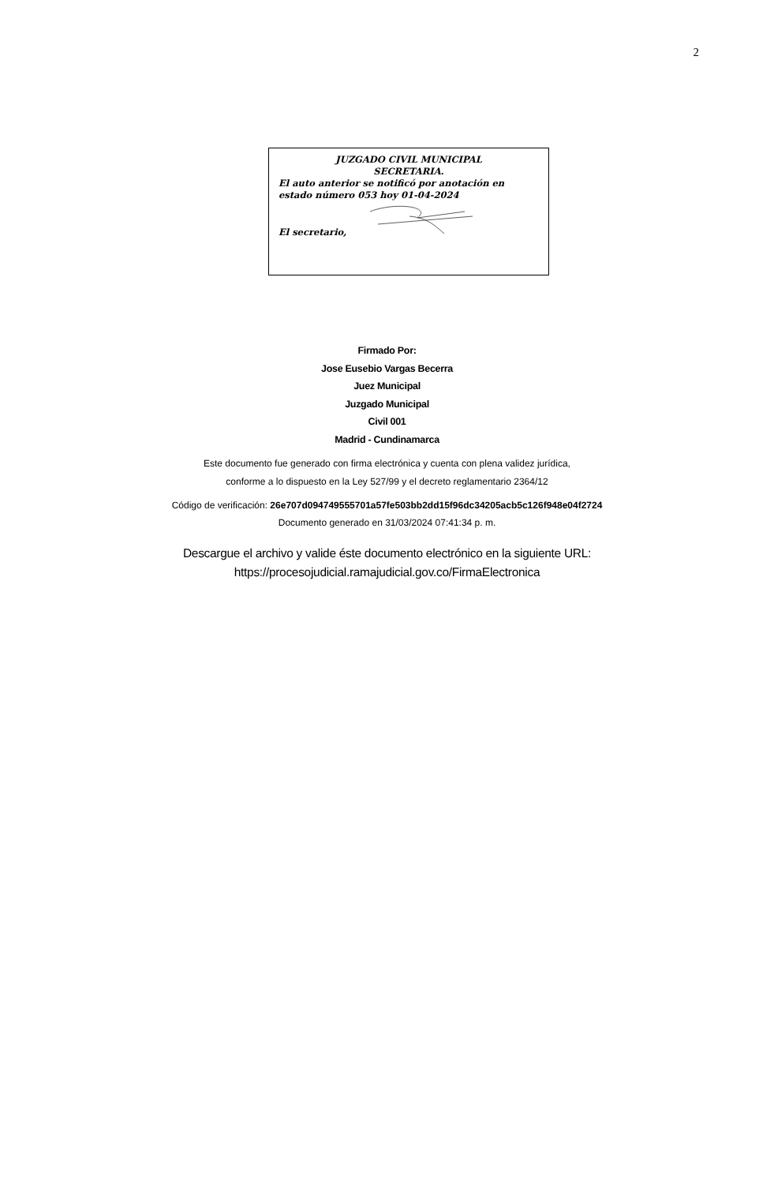2
JUZGADO CIVIL MUNICIPAL
SECRETARIA.
El auto anterior se notificó por anotación en estado número 053 hoy 01-04-2024
El secretario,
Firmado Por:
Jose Eusebio Vargas Becerra
Juez Municipal
Juzgado Municipal
Civil 001
Madrid - Cundinamarca
Este documento fue generado con firma electrónica y cuenta con plena validez jurídica,
conforme a lo dispuesto en la Ley 527/99 y el decreto reglamentario 2364/12
Código de verificación: 26e707d094749555701a57fe503bb2dd15f96dc34205acb5c126f948e04f2724
Documento generado en 31/03/2024 07:41:34 p. m.
Descargue el archivo y valide éste documento electrónico en la siguiente URL:
https://procesojudicial.ramajudicial.gov.co/FirmaElectronica